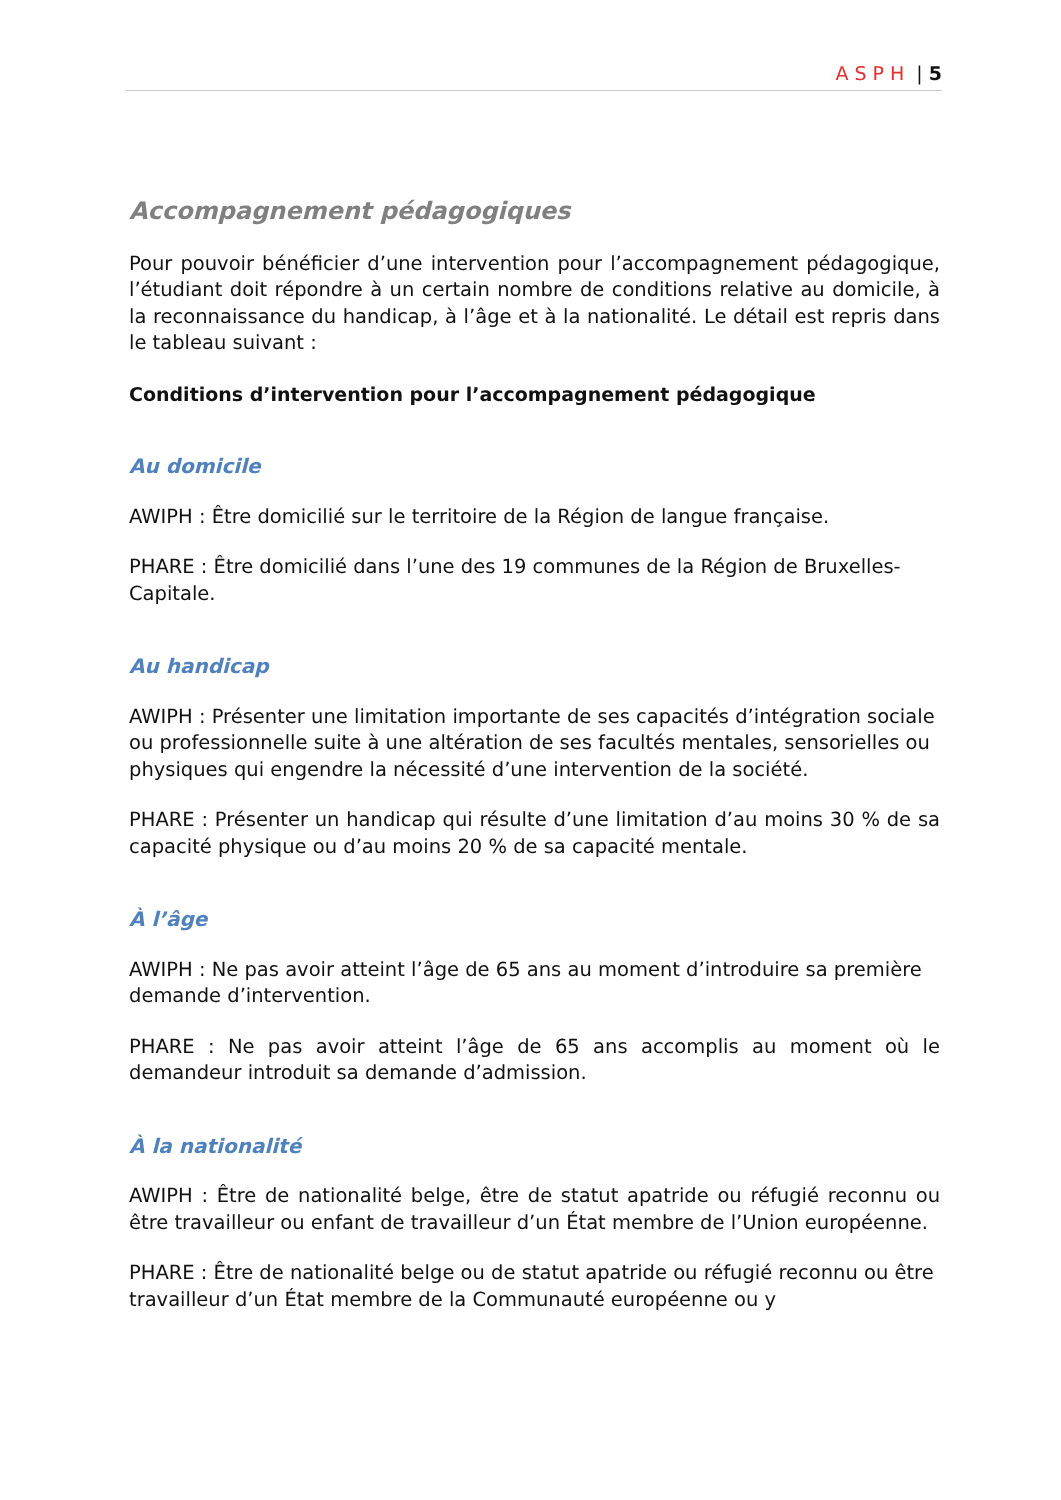ASPH | 5
Accompagnement pédagogiques
Pour pouvoir bénéficier d’une intervention pour l’accompagnement pédagogique, l’étudiant doit répondre à un certain nombre de conditions relative au domicile, à la reconnaissance du handicap, à l’âge et à la nationalité. Le détail est repris dans le tableau suivant :
Conditions d’intervention pour l’accompagnement pédagogique
Au domicile
AWIPH : Être domicilié sur le territoire de la Région de langue française.
PHARE : Être domicilié dans l’une des 19 communes de la Région de Bruxelles- Capitale.
Au handicap
AWIPH : Présenter une limitation importante de ses capacités d’intégration sociale ou professionnelle suite à une altération de ses facultés mentales, sensorielles ou physiques qui engendre la nécessité d’une intervention de la société.
PHARE : Présenter un handicap qui résulte d’une limitation d’au moins 30 % de sa capacité physique ou d’au moins 20 % de sa capacité mentale.
À l’âge
AWIPH : Ne pas avoir atteint l’âge de 65 ans au moment d’introduire sa première demande d’intervention.
PHARE : Ne pas avoir atteint l’âge de 65 ans accomplis au moment où le demandeur introduit sa demande d’admission.
À la nationalité
AWIPH : Être de nationalité belge, être de statut apatride ou réfugié reconnu ou être travailleur ou enfant de travailleur d’un État membre de l’Union européenne.
PHARE : Être de nationalité belge ou de statut apatride ou réfugié reconnu ou être travailleur d’un État membre de la Communauté européenne ou y